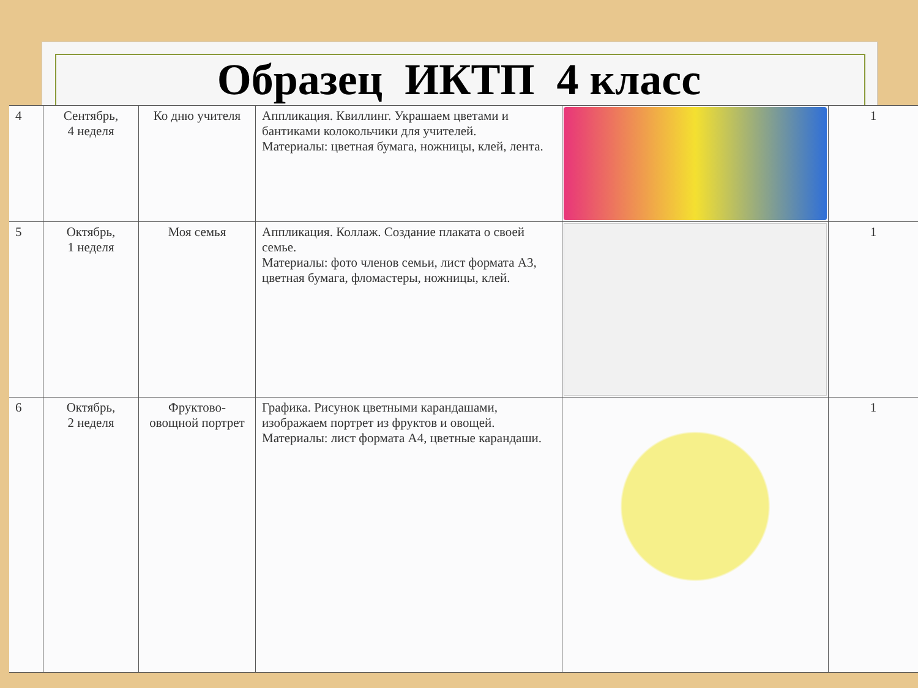Образец ИКТП 4 класс
| 4 | Сентябрь, 4 неделя | Ко дню учителя | Аппликация. Квиллинг. Украшаем цветами и бантиками колокольчики для учителей. Материалы: цветная бумага, ножницы, клей, лента. | | 1 |
| 5 | Октябрь, 1 неделя | Моя семья | Аппликация. Коллаж. Создание плаката о своей семье. Материалы: фото членов семьи, лист формата А3, цветная бумага, фломастеры, ножницы, клей. | | 1 |
| 6 | Октябрь, 2 неделя | Фруктово-овощной портрет | Графика. Рисунок цветными карандашами, изображаем портрет из фруктов и овощей. Материалы: лист формата А4, цветные карандаши. | | 1 |